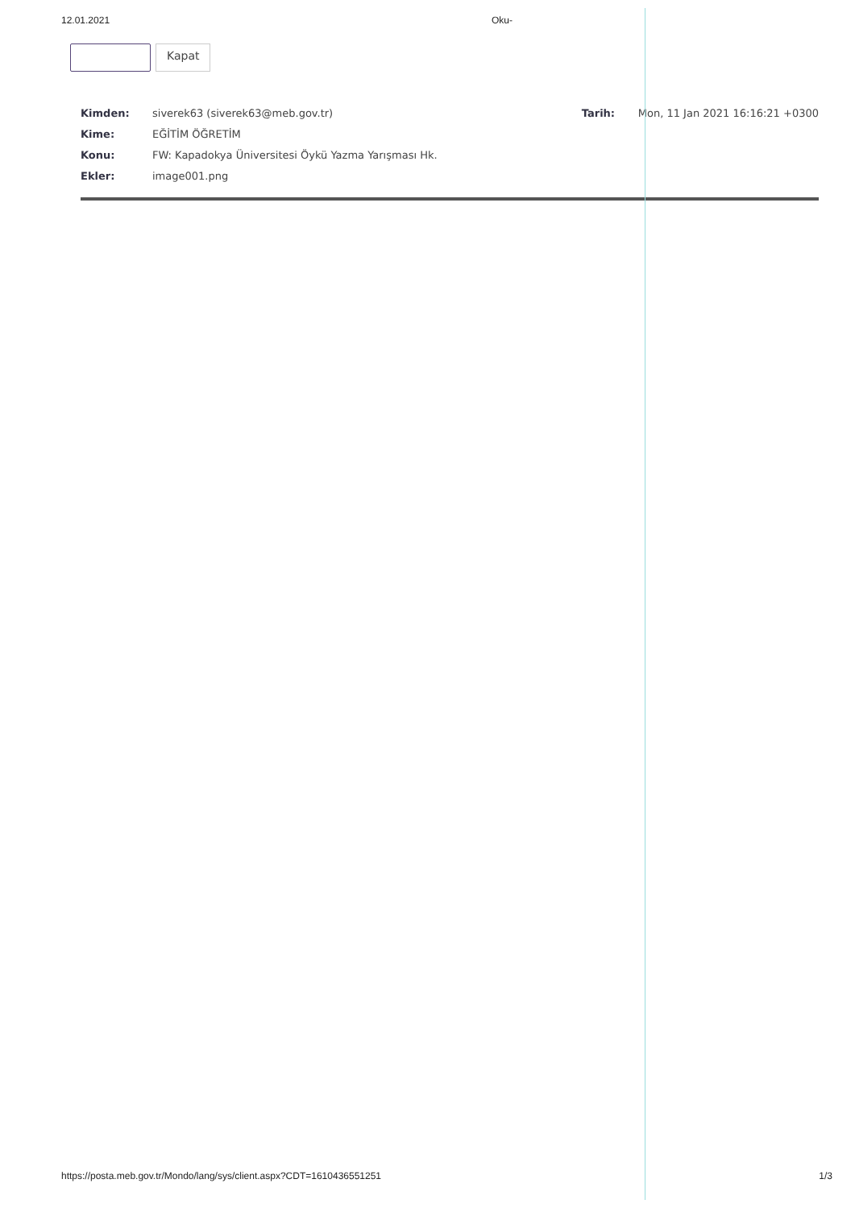12.01.2021 Oku-
Kapat
Kimden: siverek63 (siverek63@meb.gov.tr) Tarih: Mon, 11 Jan 2021 16:16:21 +0300
Kime: EĞİTİM ÖĞRETİM
Konu: FW: Kapadokya Üniversitesi Öykü Yazma Yarışması Hk.
Ekler: image001.png
https://posta.meb.gov.tr/Mondo/lang/sys/client.aspx?CDT=1610436551251 1/3